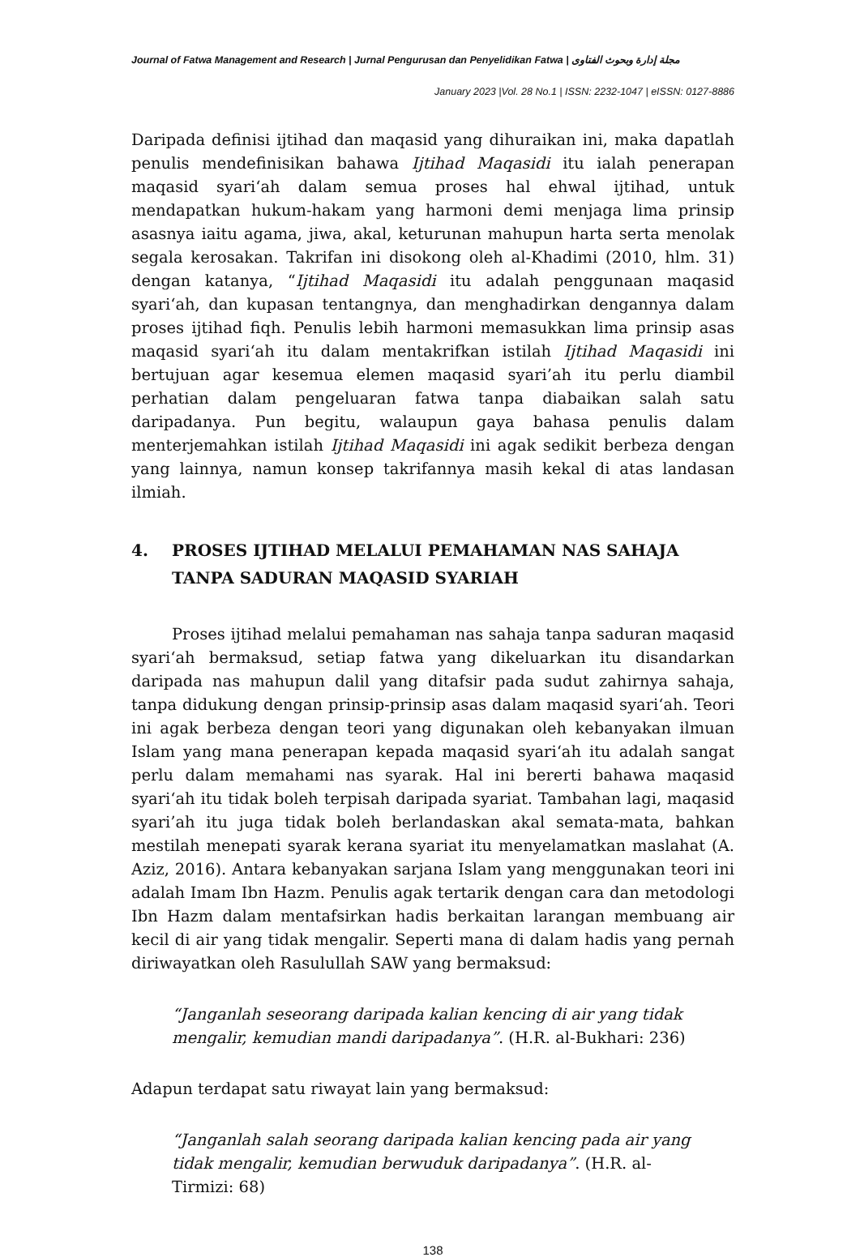Journal of Fatwa Management and Research | Jurnal Pengurusan dan Penyelidikan Fatwa | مجلة إدارة وبحوث الفتاوى
January 2023 |Vol. 28 No.1 | ISSN: 2232-1047 | eISSN: 0127-8886
Daripada definisi ijtihad dan maqasid yang dihuraikan ini, maka dapatlah penulis mendefinisikan bahawa Ijtihad Maqasidi itu ialah penerapan maqasid syari‘ah dalam semua proses hal ehwal ijtihad, untuk mendapatkan hukum-hakam yang harmoni demi menjaga lima prinsip asasnya iaitu agama, jiwa, akal, keturunan mahupun harta serta menolak segala kerosakan. Takrifan ini disokong oleh al-Khadimi (2010, hlm. 31) dengan katanya, “Ijtihad Maqasidi itu adalah penggunaan maqasid syari‘ah, dan kupasan tentangnya, dan menghadirkan dengannya dalam proses ijtihad fiqh. Penulis lebih harmoni memasukkan lima prinsip asas maqasid syari‘ah itu dalam mentakrifkan istilah Ijtihad Maqasidi ini bertujuan agar kesemua elemen maqasid syari’ah itu perlu diambil perhatian dalam pengeluaran fatwa tanpa diabaikan salah satu daripadanya. Pun begitu, walaupun gaya bahasa penulis dalam menterjemahkan istilah Ijtihad Maqasidi ini agak sedikit berbeza dengan yang lainnya, namun konsep takrifannya masih kekal di atas landasan ilmiah.
4. PROSES IJTIHAD MELALUI PEMAHAMAN NAS SAHAJA TANPA SADURAN MAQASID SYARIAH
Proses ijtihad melalui pemahaman nas sahaja tanpa saduran maqasid syari‘ah bermaksud, setiap fatwa yang dikeluarkan itu disandarkan daripada nas mahupun dalil yang ditafsir pada sudut zahirnya sahaja, tanpa didukung dengan prinsip-prinsip asas dalam maqasid syari‘ah. Teori ini agak berbeza dengan teori yang digunakan oleh kebanyakan ilmuan Islam yang mana penerapan kepada maqasid syari‘ah itu adalah sangat perlu dalam memahami nas syarak. Hal ini bererti bahawa maqasid syari‘ah itu tidak boleh terpisah daripada syariat. Tambahan lagi, maqasid syari’ah itu juga tidak boleh berlandaskan akal semata-mata, bahkan mestilah menepati syarak kerana syariat itu menyelamatkan maslahat (A. Aziz, 2016). Antara kebanyakan sarjana Islam yang menggunakan teori ini adalah Imam Ibn Hazm. Penulis agak tertarik dengan cara dan metodologi Ibn Hazm dalam mentafsirkan hadis berkaitan larangan membuang air kecil di air yang tidak mengalir. Seperti mana di dalam hadis yang pernah diriwayatkan oleh Rasulullah SAW yang bermaksud:
“Janganlah seseorang daripada kalian kencing di air yang tidak mengalir, kemudian mandi daripadanya”. (H.R. al-Bukhari: 236)
Adapun terdapat satu riwayat lain yang bermaksud:
“Janganlah salah seorang daripada kalian kencing pada air yang tidak mengalir, kemudian berwuduk daripadanya”. (H.R. al-Tirmizi: 68)
138